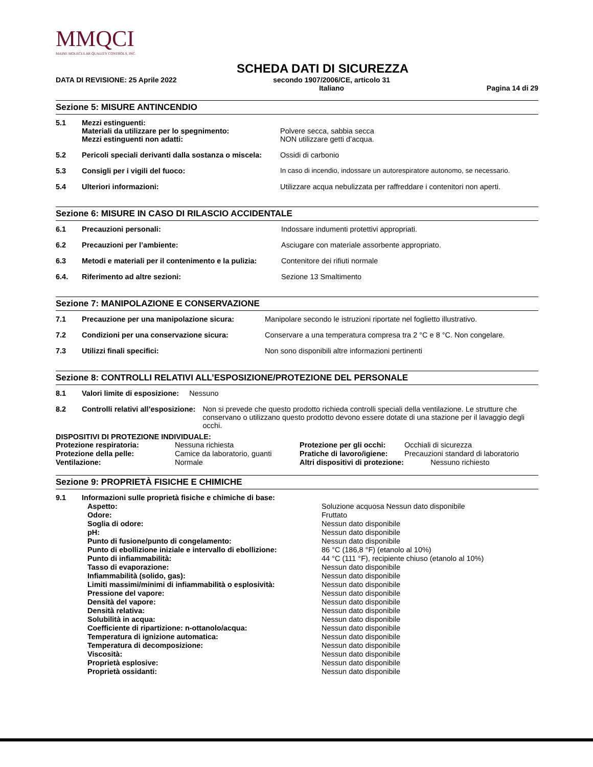MMQCI
MAINE MOLECULAR QUALITY CONTROLS, INC.
SCHEDA DATI DI SICUREZZA
DATA DI REVISIONE: 25 Aprile 2022 secondo 1907/2006/CE, articolo 31
Italiano Pagina 14 di 29
Sezione 5: MISURE ANTINCENDIO
| 5.1 | Mezzi estinguenti: Materiali da utilizzare per lo spegnimento: Mezzi estinguenti non adatti: | Polvere secca, sabbia secca NON utilizzare getti d’acqua. |
| 5.2 | Pericoli speciali derivanti dalla sostanza o miscela: | Ossidi di carbonio |
| 5.3 | Consigli per i vigili del fuoco: | In caso di incendio, indossare un autorespiratore autonomo, se necessario. |
| 5.4 | Ulteriori informazioni: | Utilizzare acqua nebulizzata per raffreddare i contenitori non aperti. |
Sezione 6: MISURE IN CASO DI RILASCIO ACCIDENTALE
| 6.1 | Precauzioni personali: | Indossare indumenti protettivi appropriati. |
| 6.2 | Precauzioni per l’ambiente: | Asciugare con materiale assorbente appropriato. |
| 6.3 | Metodi e materiali per il contenimento e la pulizia: | Contenitore dei rifiuti normale |
| 6.4. | Riferimento ad altre sezioni: | Sezione 13 Smaltimento |
Sezione 7: MANIPOLAZIONE E CONSERVAZIONE
| 7.1 | Precauzione per una manipolazione sicura: | Manipolare secondo le istruzioni riportate nel foglietto illustrativo. |
| 7.2 | Condizioni per una conservazione sicura: | Conservare a una temperatura compresa tra 2 °C e 8 °C. Non congelare. |
| 7.3 | Utilizzi finali specifici: | Non sono disponibili altre informazioni pertinenti |
Sezione 8: CONTROLLI RELATIVI ALL’ESPOSIZIONE/PROTEZIONE DEL PERSONALE
| 8.1 | Valori limite di esposizione: Nessuno |
| 8.2 | Controlli relativi all’esposizione: Non si prevede che questo prodotto richieda controlli speciali della ventilazione. Le strutture che conservano o utilizzano questo prodotto devono essere dotate di una stazione per il lavaggio degli occhi. |
DISPOSITIVI DI PROTEZIONE INDIVIDUALE:
| Protezione respiratoria: | Nessuna richiesta | Protezione per gli occhi: | Occhiali di sicurezza |
| Protezione della pelle: | Camice da laboratorio, guanti | Pratiche di lavoro/igiene: | Precauzioni standard di laboratorio |
| Ventilazione: | Normale | Altri dispositivi di protezione: Nessuno richiesto | |
Sezione 9: PROPRIETÀ FISICHE E CHIMICHE
| 9.1 | Informazioni sulle proprietà fisiche e chimiche di base: | |
| | Aspetto: | Soluzione acquosa Nessun dato disponibile |
| | Odore: | Fruttato |
| | Soglia di odore: | Nessun dato disponibile |
| | pH: | Nessun dato disponibile |
| | Punto di fusione/punto di congelamento: | Nessun dato disponibile |
| | Punto di ebollizione iniziale e intervallo di ebollizione: | 86 °C (186,8 °F) (etanolo al 10%) |
| | Punto di infiammabilità: | 44 °C (111 °F), recipiente chiuso (etanolo al 10%) |
| | Tasso di evaporazione: | Nessun dato disponibile |
| | Infiammabilità (solido, gas): | Nessun dato disponibile |
| | Limiti massimi/minimi di infiammabilità o esplosività: | Nessun dato disponibile |
| | Pressione del vapore: | Nessun dato disponibile |
| | Densità del vapore: | Nessun dato disponibile |
| | Densità relativa: | Nessun dato disponibile |
| | Solubilità in acqua: | Nessun dato disponibile |
| | Coefficiente di ripartizione: n-ottanolo/acqua: | Nessun dato disponibile |
| | Temperatura di ignizione automatica: | Nessun dato disponibile |
| | Temperatura di decomposizione: | Nessun dato disponibile |
| | Viscosità: | Nessun dato disponibile |
| | Proprietà esplosive: | Nessun dato disponibile |
| | Proprietà ossidanti: | Nessun dato disponibile |